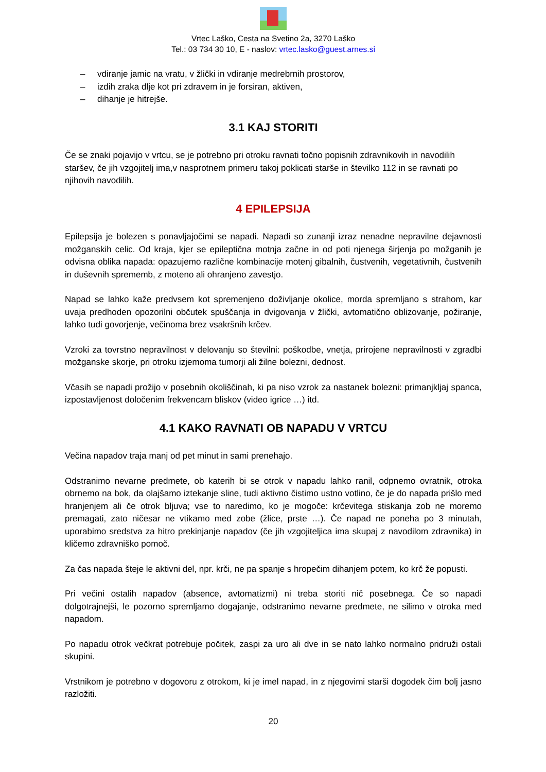Vrtec Laško, Cesta na Svetino 2a, 3270 Laško
Tel.: 03 734 30 10, E - naslov: vrtec.lasko@guest.arnes.si
– vdiranje jamic na vratu, v žlički in vdiranje medrebrnih prostorov,
– izdih zraka dlje kot pri zdravem in je forsiran, aktiven,
– dihanje je hitrejše.
3.1 KAJ STORITI
Če se znaki pojavijo v vrtcu, se je potrebno pri otroku ravnati točno popisnih zdravnikovih in navodilih staršev, če jih vzgojitelj ima,v nasprotnem primeru takoj poklicati starše in številko 112 in se ravnati po njihovih navodilih.
4 EPILEPSIJA
Epilepsija je bolezen s ponavljajočimi se napadi. Napadi so zunanji izraz nenadne nepravilne dejavnosti možganskih celic. Od kraja, kjer se epileptična motnja začne in od poti njenega širjenja po možganih je odvisna oblika napada: opazujemo različne kombinacije motenj gibalnih, čustvenih, vegetativnih, čustvenih in duševnih sprememb, z moteno ali ohranjeno zavestjo.
Napad se lahko kaže predvsem kot spremenjeno doživljanje okolice, morda spremljano s strahom, kar uvaja predhoden opozorilni občutek spuščanja in dvigovanja v žlički, avtomatično oblizovanje, požiranje, lahko tudi govorjenje, večinoma brez vsakršnih krčev.
Vzroki za tovrstno nepravilnost v delovanju so številni: poškodbe, vnetja, prirojene nepravilnosti v zgradbi možganske skorje, pri otroku izjemoma tumorji ali žilne bolezni, dednost.
Včasih se napadi prožijo v posebnih okoliščinah, ki pa niso vzrok za nastanek bolezni: primanjkljaj spanca, izpostavljenost določenim frekvencam bliskov (video igrice …) itd.
4.1 KAKO RAVNATI OB NAPADU V VRTCU
Večina napadov traja manj od pet minut in sami prenehajo.
Odstranimo nevarne predmete, ob katerih bi se otrok v napadu lahko ranil, odpnemo ovratnik, otroka obrnemo na bok, da olajšamo iztekanje sline, tudi aktivno čistimo ustno votlino, če je do napada prišlo med hranjenjem ali če otrok bljuva; vse to naredimo, ko je mogoče: krčevitega stiskanja zob ne moremo premagati, zato ničesar ne vtikamo med zobe (žlice, prste …). Če napad ne poneha po 3 minutah, uporabimo sredstva za hitro prekinjanje napadov (če jih vzgojiteljica ima skupaj z navodilom zdravnika) in kličemo zdravniško pomoč.
Za čas napada šteje le aktivni del, npr. krči, ne pa spanje s hropečim dihanjem potem, ko krč že popusti.
Pri večini ostalih napadov (absence, avtomatizmi) ni treba storiti nič posebnega. Če so napadi dolgotrajnejši, le pozorno spremljamo dogajanje, odstranimo nevarne predmete, ne silimo v otroka med napadom.
Po napadu otrok večkrat potrebuje počitek, zaspi za uro ali dve in se nato lahko normalno pridruži ostali skupini.
Vrstnikom je potrebno v dogovoru z otrokom, ki je imel napad, in z njegovimi starši dogodek čim bolj jasno razložiti.
20